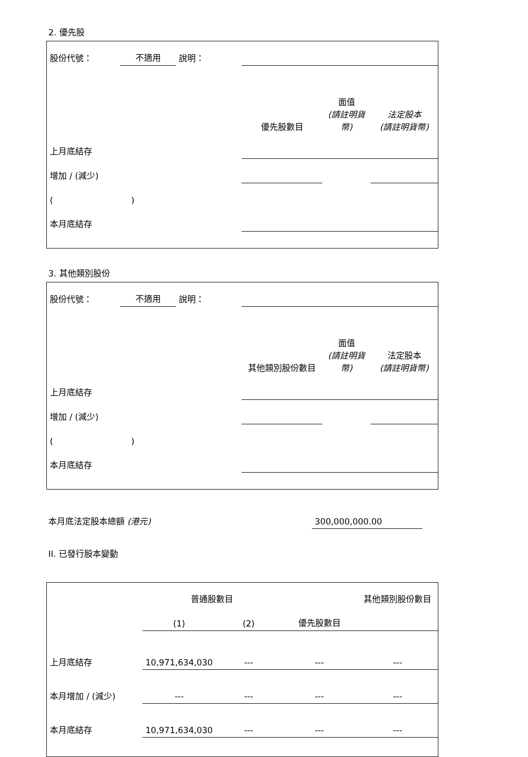2. 優先股
| 股份代號： | 不適用 | 說明： | | | |
| | | | 優先股數目 | 面值 (請註明貨幣) | 法定股本 (請註明貨幣) |
| 上月底結存 | | | | | |
| 增加 / (減少) | | | | | |
| ( ) | | | | | |
| 本月底結存 | | | | | |
3. 其他類別股份
| 股份代號： | 不適用 | 說明： | | | |
| | | | 其他類別股份數目 | 面值 (請註明貨幣) | 法定股本 (請註明貨幣) |
| 上月底結存 | | | | | |
| 增加 / (減少) | | | | | |
| ( ) | | | | | |
| 本月底結存 | | | | | |
| 本月底法定股本總額 (港元) | 300,000,000.00 | |
II. 已發行股本變動
| | 普通股數目 | | | 其他類別股份數目 |
| --- | --- | --- | --- | --- |
| | (1) | (2) | 優先股數目 | |
| 上月底結存 | 10,971,634,030 | --- | --- | --- |
| 本月增加 / (減少) | --- | --- | --- | --- |
| 本月底結存 | 10,971,634,030 | --- | --- | --- |